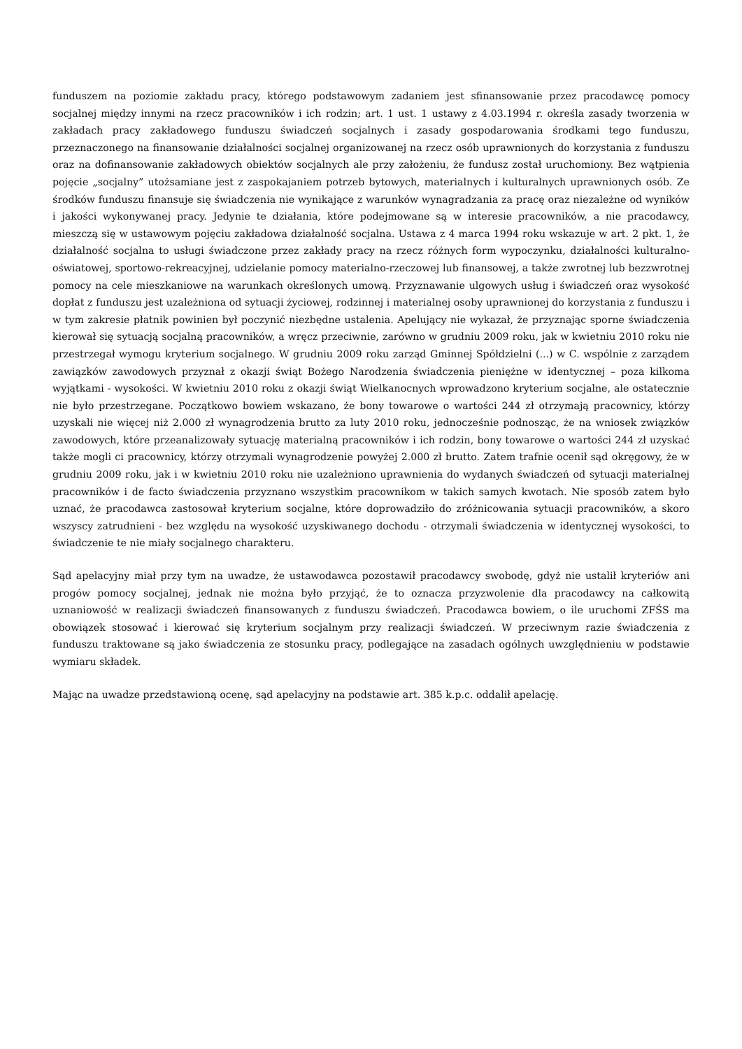funduszem na poziomie zakładu pracy, którego podstawowym zadaniem jest sfinansowanie przez pracodawcę pomocy socjalnej między innymi na rzecz pracowników i ich rodzin; art. 1 ust. 1 ustawy z 4.03.1994 r. określa zasady tworzenia w zakładach pracy zakładowego funduszu świadczeń socjalnych i zasady gospodarowania środkami tego funduszu, przeznaczonego na finansowanie działalności socjalnej organizowanej na rzecz osób uprawnionych do korzystania z funduszu oraz na dofinansowanie zakładowych obiektów socjalnych ale przy założeniu, że fundusz został uruchomiony. Bez wątpienia pojęcie „socjalny” utożsamiane jest z zaspokajaniem potrzeb bytowych, materialnych i kulturalnych uprawnionych osób. Ze środków funduszu finansuje się świadczenia nie wynikające z warunków wynagradzania za pracę oraz niezależne od wyników i jakości wykonywanej pracy. Jedynie te działania, które podejmowane są w interesie pracowników, a nie pracodawcy, mieszczą się w ustawowym pojęciu zakładowa działalność socjalna. Ustawa z 4 marca 1994 roku wskazuje w art. 2 pkt. 1, że działalność socjalna to usługi świadczone przez zakłady pracy na rzecz różnych form wypoczynku, działalności kulturalno-oświatowej, sportowo-rekreacyjnej, udzielanie pomocy materialno-rzeczowej lub finansowej, a także zwrotnej lub bezzwrotnej pomocy na cele mieszkaniowe na warunkach określonych umową. Przyznawanie ulgowych usług i świadczeń oraz wysokość dopłat z funduszu jest uzależniona od sytuacji życiowej, rodzinnej i materialnej osoby uprawnionej do korzystania z funduszu i w tym zakresie płatnik powinien był poczynić niezbędne ustalenia. Apelujący nie wykazał, że przyznając sporne świadczenia kierował się sytuacją socjalną pracowników, a wręcz przeciwnie, zarówno w grudniu 2009 roku, jak w kwietniu 2010 roku nie przestrzegał wymogu kryterium socjalnego. W grudniu 2009 roku zarząd Gminnej Spółdzielni (...) w C. wspólnie z zarządem zawiązków zawodowych przyznał z okazji świąt Bożego Narodzenia świadczenia pieniężne w identycznej – poza kilkoma wyjątkami - wysokości. W kwietniu 2010 roku z okazji świąt Wielkanocnych wprowadzono kryterium socjalne, ale ostatecznie nie było przestrzegane. Początkowo bowiem wskazano, że bony towarowe o wartości 244 zł otrzymają pracownicy, którzy uzyskali nie więcej niż 2.000 zł wynagrodzenia brutto za luty 2010 roku, jednocześnie podnosząc, że na wniosek związków zawodowych, które przeanalizowały sytuację materialną pracowników i ich rodzin, bony towarowe o wartości 244 zł uzyskać także mogli ci pracownicy, którzy otrzymali wynagrodzenie powyżej 2.000 zł brutto. Zatem trafnie ocenił sąd okręgowy, że w grudniu 2009 roku, jak i w kwietniu 2010 roku nie uzależniono uprawnienia do wydanych świadczeń od sytuacji materialnej pracowników i de facto świadczenia przyznano wszystkim pracownikom w takich samych kwotach. Nie sposób zatem było uznać, że pracodawca zastosował kryterium socjalne, które doprowadziło do zróżnicowania sytuacji pracowników, a skoro wszyscy zatrudnieni - bez względu na wysokość uzyskiwanego dochodu - otrzymali świadczenia w identycznej wysokości, to świadczenie te nie miały socjalnego charakteru.
Sąd apelacyjny miał przy tym na uwadze, że ustawodawca pozostawił pracodawcy swobodę, gdyż nie ustalił kryteriów ani progów pomocy socjalnej, jednak nie można było przyjąć, że to oznacza przyzwolenie dla pracodawcy na całkowitą uznaniowość w realizacji świadczeń finansowanych z funduszu świadczeń. Pracodawca bowiem, o ile uruchomi ZFŚS ma obowiązek stosować i kierować się kryterium socjalnym przy realizacji świadczeń. W przeciwnym razie świadczenia z funduszu traktowane są jako świadczenia ze stosunku pracy, podlegające na zasadach ogólnych uwzględnieniu w podstawie wymiaru składek.
Mając na uwadze przedstawioną ocenę, sąd apelacyjny na podstawie art. 385 k.p.c. oddalił apelację.